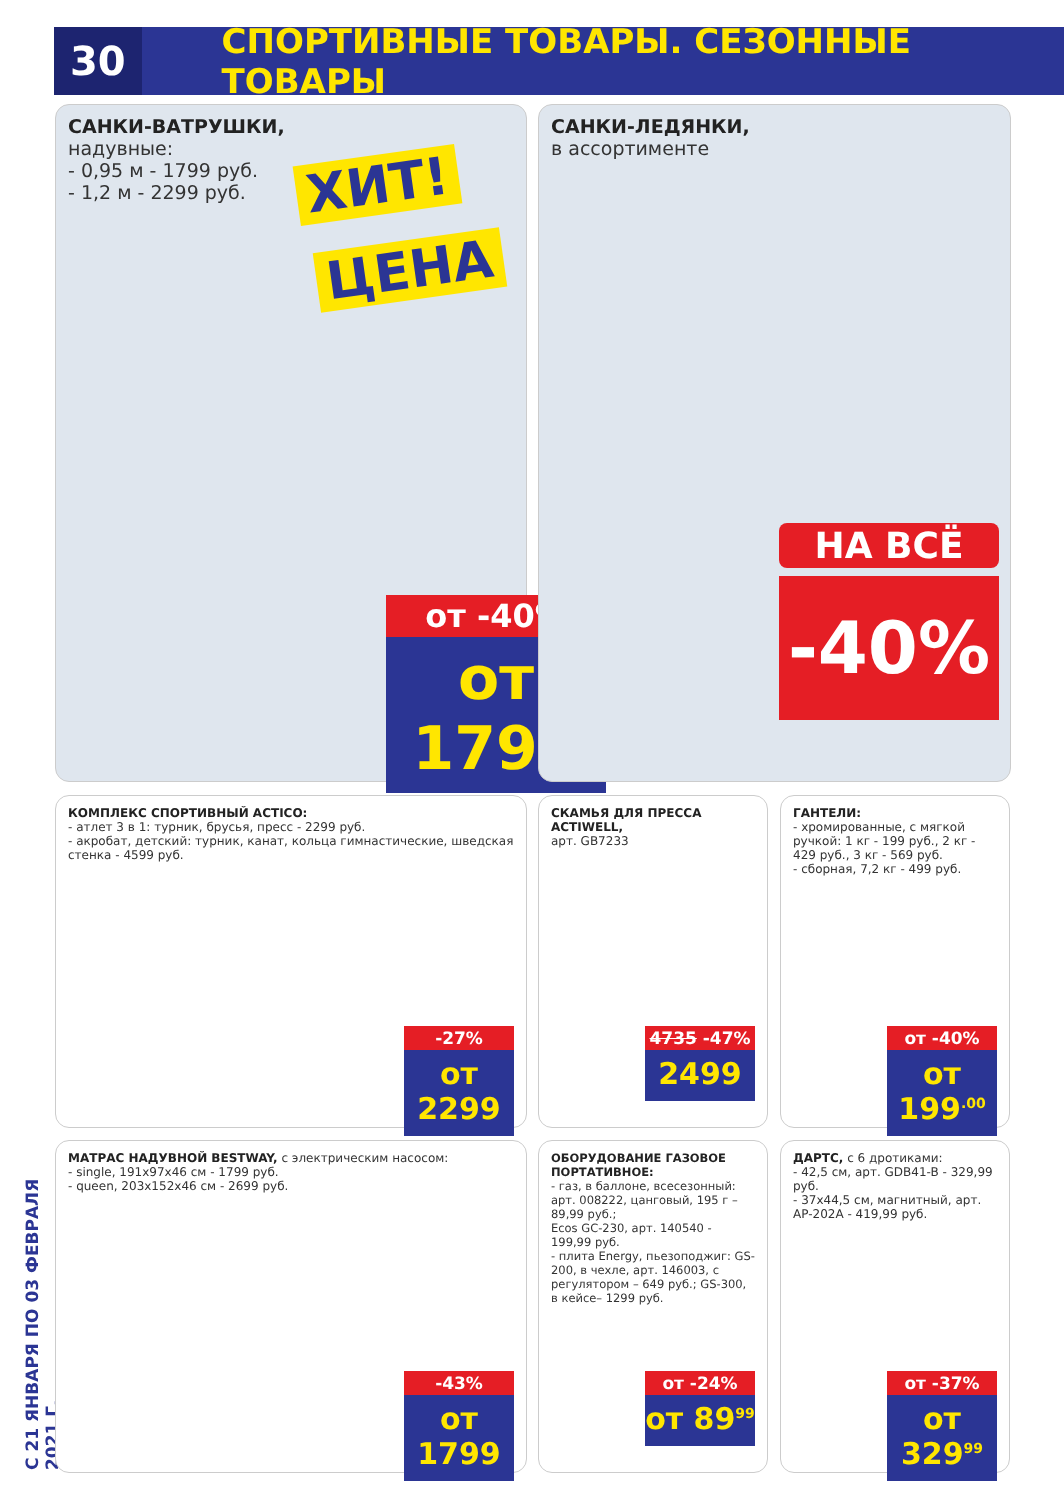30
СПОРТИВНЫЕ ТОВАРЫ. СЕЗОННЫЕ ТОВАРЫ
С 21 ЯНВАРЯ ПО 03 ФЕВРАЛЯ 2021 Г.
САНКИ-ВАТРУШКИ,
надувные:
- 0,95 м - 1799 руб.
- 1,2 м - 2299 руб.
ХИТ!
ЦЕНА
от -40%
от 1799
САНКИ-ЛЕДЯНКИ,
в ассортименте
НА ВСЁ
-40%
КОМПЛЕКС СПОРТИВНЫЙ ACTICO:
- атлет 3 в 1: турник, брусья, пресс - 2299 руб.
- акробат, детский: турник, канат, кольца гимнастические, шведская стенка - 4599 руб.
-27%
от 2299
СКАМЬЯ ДЛЯ ПРЕССА ACTIWELL,
арт. GB7233
4735 -47%
2499
ГАНТЕЛИ:
- хромированные, с мягкой ручкой: 1 кг - 199 руб., 2 кг - 429 руб., 3 кг - 569 руб.
- сборная, 7,2 кг - 499 руб.
от -40%
от 199<sup>.00</sup>
МАТРАС НАДУВНОЙ BESTWAY, с электрическим насосом:
- single, 191x97x46 см - 1799 руб.
- queen, 203x152x46 см - 2699 руб.
-43%
от 1799
ОБОРУДОВАНИЕ ГАЗОВОЕ ПОРТАТИВНОЕ:
- газ, в баллоне, всесезонный: арт. 008222, цанговый, 195 г – 89,99 руб.;
Ecos GC-230, арт. 140540 - 199,99 руб.
- плита Energy, пьезоподжиг: GS-200, в чехле, арт. 146003, с регулятором – 649 руб.; GS-300, в кейсе– 1299 руб.
от -24%
от 89<sup>99</sup>
ДАРТС, с 6 дротиками:
- 42,5 см, арт. GDB41-B - 329,99 руб.
- 37x44,5 см, магнитный, арт. AP-202A - 419,99 руб.
от -37%
от 329<sup>99</sup>